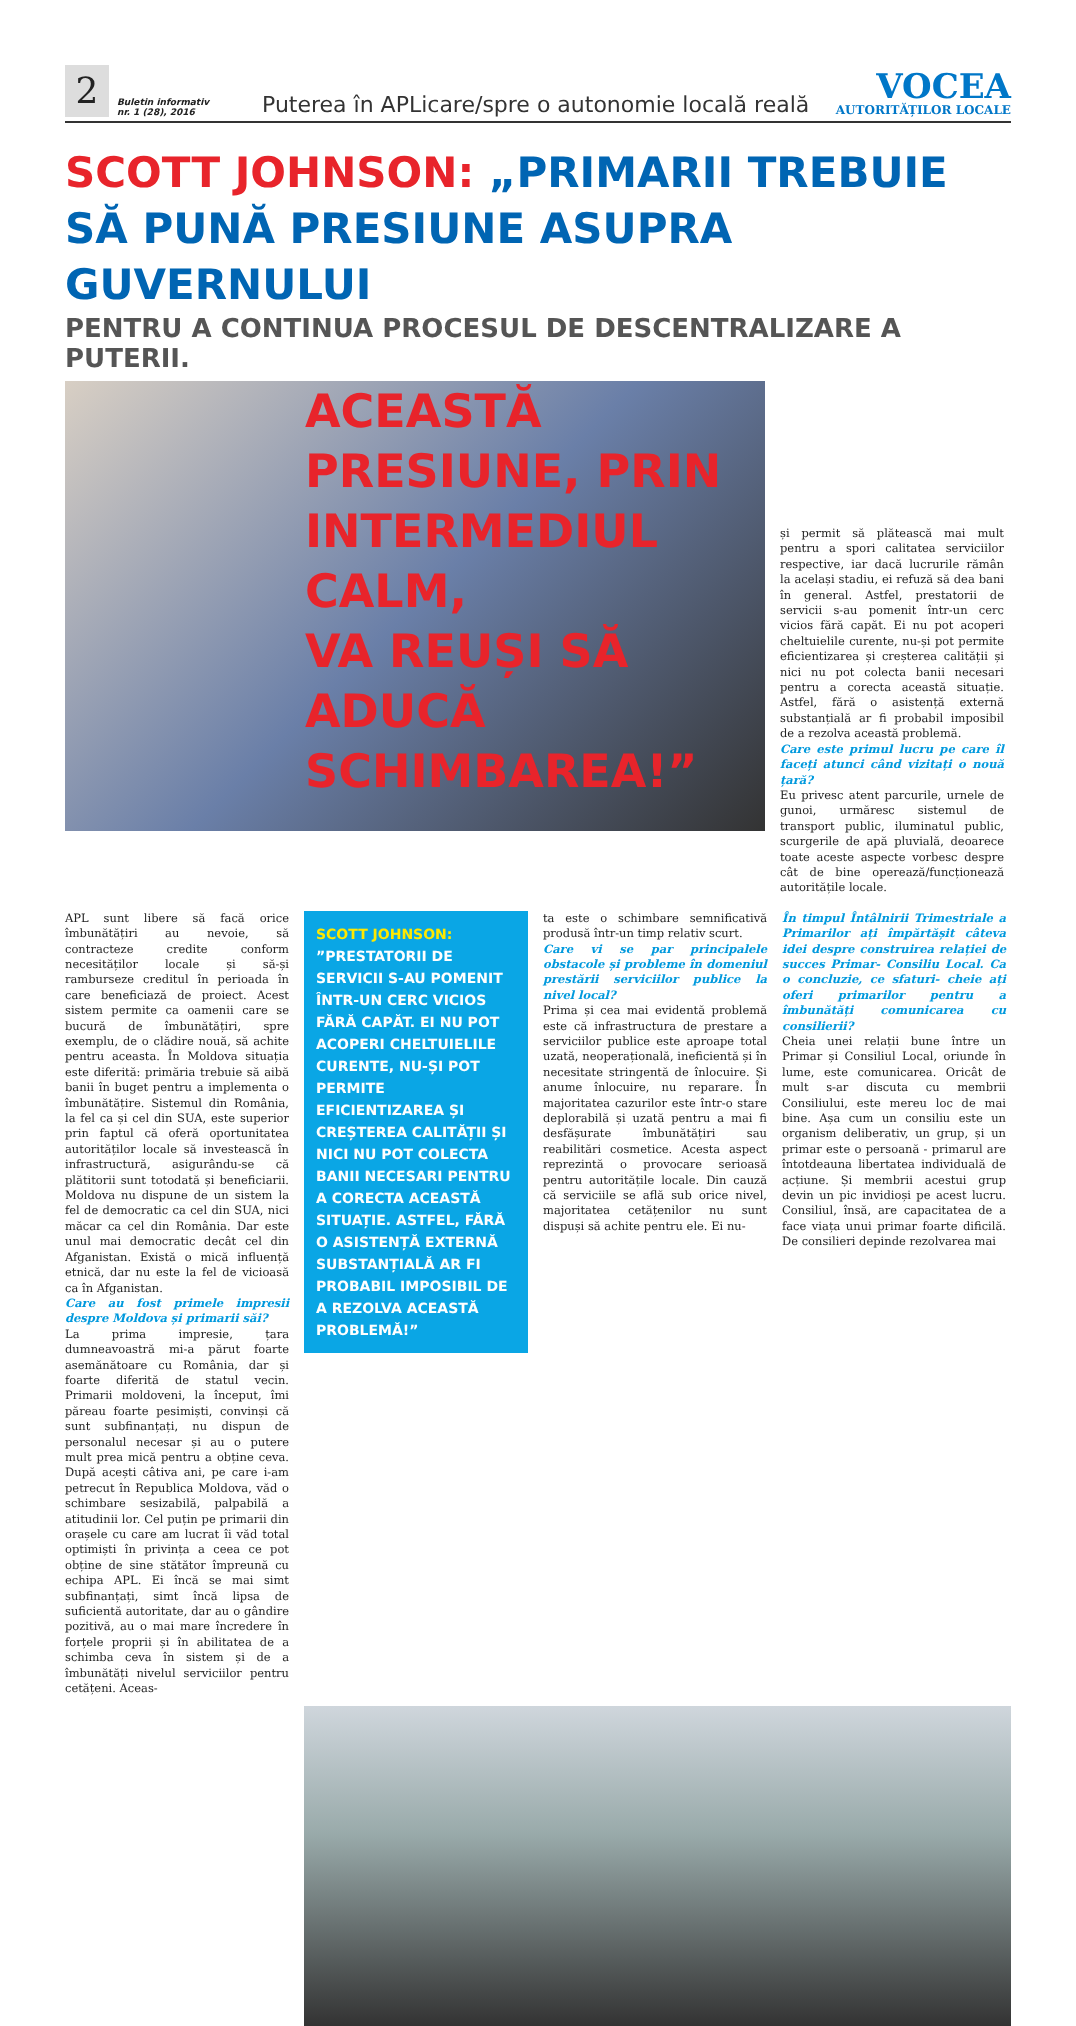2
Buletin informativ
nr. 1 (28), 2016
Puterea în APLicare/spre o autonomie locală reală
VOCEA
AUTORITĂȚILOR LOCALE
SCOTT JOHNSON: „PRIMARII TREBUIE
SĂ PUNĂ PRESIUNE ASUPRA GUVERNULUI
PENTRU A CONTINUA PROCESUL DE DESCENTRALIZARE A PUTERII.
ACEASTĂ PRESIUNE, PRIN INTERMEDIUL CALM,
VA REUȘI SĂ ADUCĂ SCHIMBAREA!”
și permit să plătească mai mult pentru a spori calitatea serviciilor respective, iar dacă lucrurile rămân la același stadiu, ei refuză să dea bani în general. Astfel, prestatorii de servicii s-au pomenit într-un cerc vicios fără capăt. Ei nu pot acoperi cheltuielile curente, nu-și pot permite eficientizarea și creșterea calității și nici nu pot colecta banii necesari pentru a corecta această situație. Astfel, fără o asistență externă substanțială ar fi probabil imposibil de a rezolva această problemă.
Care este primul lucru pe care îl faceți atunci când vizitați o nouă țară?
Eu privesc atent parcurile, urnele de gunoi, urmăresc sistemul de transport public, iluminatul public, scurgerile de apă pluvială, deoarece toate aceste aspecte vorbesc despre cât de bine operează/funcționează autoritățile locale.
APL sunt libere să facă orice îmbunătățiri au nevoie, să contracteze credite conform necesităților locale și să-și ramburseze creditul în perioada în care beneficiază de proiect. Acest sistem permite ca oamenii care se bucură de îmbunătățiri, spre exemplu, de o clădire nouă, să achite pentru aceasta. În Moldova situația este diferită: primăria trebuie să aibă banii în buget pentru a implementa o îmbunătățire. Sistemul din România, la fel ca și cel din SUA, este superior prin faptul că oferă oportunitatea autorităților locale să investească în infrastructură, asigurându-se că plătitorii sunt totodată și beneficiarii. Moldova nu dispune de un sistem la fel de democratic ca cel din SUA, nici măcar ca cel din România. Dar este unul mai democratic decât cel din Afganistan. Există o mică influență etnică, dar nu este la fel de vicioasă ca în Afganistan.
Care au fost primele impresii despre Moldova și primarii săi?
La prima impresie, țara dumneavoastră mi-a părut foarte asemănătoare cu România, dar și foarte diferită de statul vecin. Primarii moldoveni, la început, îmi păreau foarte pesimiști, convinși că sunt subfinanțați, nu dispun de personalul necesar și au o putere mult prea mică pentru a obține ceva. După acești câtiva ani, pe care i-am petrecut în Republica Moldova, văd o schimbare sesizabilă, palpabilă a atitudinii lor. Cel puțin pe primarii din orașele cu care am lucrat îi văd total optimiști în privința a ceea ce pot obține de sine stătător împreună cu echipa APL. Ei încă se mai simt subfinanțați, simt încă lipsa de suficientă autoritate, dar au o gândire pozitivă, au o mai mare încredere în forțele proprii și în abilitatea de a schimba ceva în sistem și de a îmbunătăți nivelul serviciilor pentru cetățeni. Aceas-
SCOTT JOHNSON: ”PRESTATORII DE SERVICII S-AU POMENIT ÎNTR-UN CERC VICIOS FĂRĂ CAPĂT. EI NU POT ACOPERI CHELTUIELILE CURENTE, NU-ȘI POT PERMITE EFICIENTIZAREA ȘI CREȘTEREA CALITĂȚII ȘI NICI NU POT COLECTA BANII NECESARI PENTRU A CORECTA ACEASTĂ SITUAȚIE. ASTFEL, FĂRĂ O ASISTENȚĂ EXTERNĂ SUBSTANȚIALĂ AR FI PROBABIL IMPOSIBIL DE A REZOLVA ACEASTĂ PROBLEMĂ!”
ta este o schimbare semnificativă produsă într-un timp relativ scurt.
Care vi se par principalele obstacole și probleme în domeniul prestării serviciilor publice la nivel local?
Prima și cea mai evidentă problemă este că infrastructura de prestare a serviciilor publice este aproape total uzată, neoperațională, ineficientă și în necesitate stringentă de înlocuire. Și anume înlocuire, nu reparare. În majoritatea cazurilor este într-o stare deplorabilă și uzată pentru a mai fi desfășurate îmbunătățiri sau reabilitări cosmetice. Acesta aspect reprezintă o provocare serioasă pentru autoritățile locale. Din cauză că serviciile se află sub orice nivel, majoritatea cetățenilor nu sunt dispuși să achite pentru ele. Ei nu-
În timpul Întâlnirii Trimestriale a Primarilor ați împărtășit câteva idei despre construirea relației de succes Primar- Consiliu Local. Ca o concluzie, ce sfaturi- cheie ați oferi primarilor pentru a îmbunătăți comunicarea cu consilierii?
Cheia unei relații bune între un Primar și Consiliul Local, oriunde în lume, este comunicarea. Oricât de mult s-ar discuta cu membrii Consiliului, este mereu loc de mai bine. Așa cum un consiliu este un organism deliberativ, un grup, și un primar este o persoană - primarul are întotdeauna libertatea individuală de acțiune. Și membrii acestui grup devin un pic invidioși pe acest lucru. Consiliul, însă, are capacitatea de a face viața unui primar foarte dificilă. De consilieri depinde rezolvarea mai